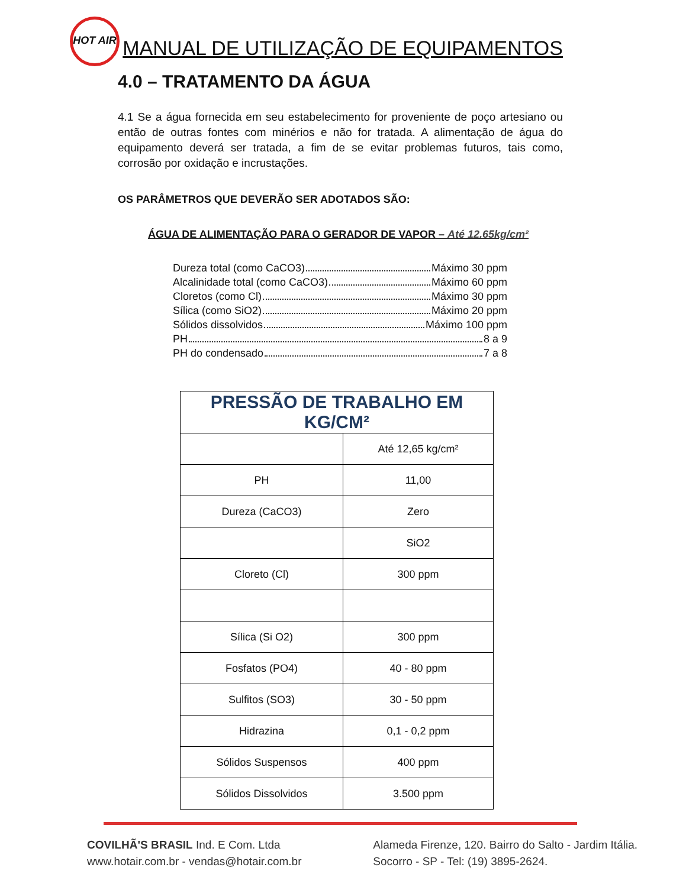HOT AIR
MANUAL DE UTILIZAÇÃO DE EQUIPAMENTOS
4.0 – TRATAMENTO DA ÁGUA
4.1 Se a água fornecida em seu estabelecimento for proveniente de poço artesiano ou então de outras fontes com minérios e não for tratada. A alimentação de água do equipamento deverá ser tratada, a fim de se evitar problemas futuros, tais como, corrosão por oxidação e incrustações.
OS PARÂMETROS QUE DEVERÃO SER ADOTADOS SÃO:
ÁGUA DE ALIMENTAÇÃO PARA O GERADOR DE VAPOR – Até 12.65kg/cm²
Dureza total (como CaCO3) Máximo 30 ppm
Alcalinidade total (como CaCO3) Máximo 60 ppm
Cloretos (como Cl) Máximo 30 ppm
Sílica (como SiO2) Máximo 20 ppm
Sólidos dissolvidos Máximo 100 ppm
PH 8 a 9
PH do condensado 7 a 8
| PRESSÃO DE TRABALHO EM KG/CM² | |
| --- | --- |
| | Até 12,65 kg/cm² |
| PH | 11,00 |
| Dureza (CaCO3) | Zero |
| | SiO2 |
| Cloreto (Cl) | 300 ppm |
| Sílica (Si O2) | 300 ppm |
| Fosfatos (PO4) | 40 - 80 ppm |
| Sulfitos (SO3) | 30 - 50 ppm |
| Hidrazina | 0,1 - 0,2 ppm |
| Sólidos Suspensos | 400 ppm |
| Sólidos Dissolvidos | 3.500 ppm |
COVILHÃ'S BRASIL Ind. E Com. Ltda
www.hotair.com.br - vendas@hotair.com.br
Alameda Firenze, 120. Bairro do Salto - Jardim Itália.
Socorro - SP - Tel: (19) 3895-2624.